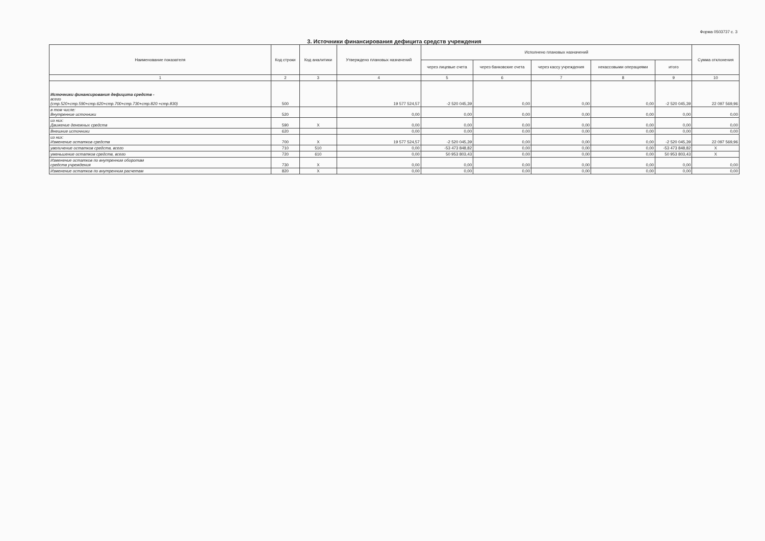Форма 0503737 с. 3
3. Источники финансирования дефицита средств учреждения
| Наименование показателя | Код строки | Код аналитики | Утверждено плановых назначений | Исполнено плановых назначений | | | | | Сумма отклонения |
| --- | --- | --- | --- | --- | --- | --- | --- | --- | --- |
| | | | | через лицевые счета | через банковские счета | через кассу учреждения | некассовыми операциями | итого | |
| 1 | 2 | 3 | 4 | 5 | 6 | 7 | 8 | 9 | 10 |
| Источники финансирования дефицита средств - всего (стр.520+стр.590+стр.620+стр.700+стр.730+стр.820 +стр.830) | 500 | | 19 577 524,57 | -2 520 045,39 | 0,00 | 0,00 | 0,00 | -2 520 045,39 | 22 097 569,96 |
| в том числе: Внутренние источники | 520 | | 0,00 | 0,00 | 0,00 | 0,00 | 0,00 | 0,00 | 0,00 |
| из них: Движение денежных средств | 590 | X | 0,00 | 0,00 | 0,00 | 0,00 | 0,00 | 0,00 | 0,00 |
| Внешние источники | 620 | | 0,00 | 0,00 | 0,00 | 0,00 | 0,00 | 0,00 | 0,00 |
| из них: Изменение остатков средств | 700 | X | 19 577 524,57 | -2 520 045,39 | 0,00 | 0,00 | 0,00 | -2 520 045,39 | 22 097 569,96 |
| увеличение остатков средств, всего | 710 | 510 | 0,00 | -53 473 848,82 | 0,00 | 0,00 | 0,00 | -53 473 848,82 | X |
| уменьшение остатков средств, всего | 720 | 610 | 0,00 | 50 953 803,43 | 0,00 | 0,00 | 0,00 | 50 953 803,43 | X |
| Изменение остатков по внутренним оборотам средств учреждения | 730 | X | 0,00 | 0,00 | 0,00 | 0,00 | 0,00 | 0,00 | 0,00 |
| Изменение остатков по внутренним расчетам | 820 | X | 0,00 | 0,00 | 0,00 | 0,00 | 0,00 | 0,00 | 0,00 |